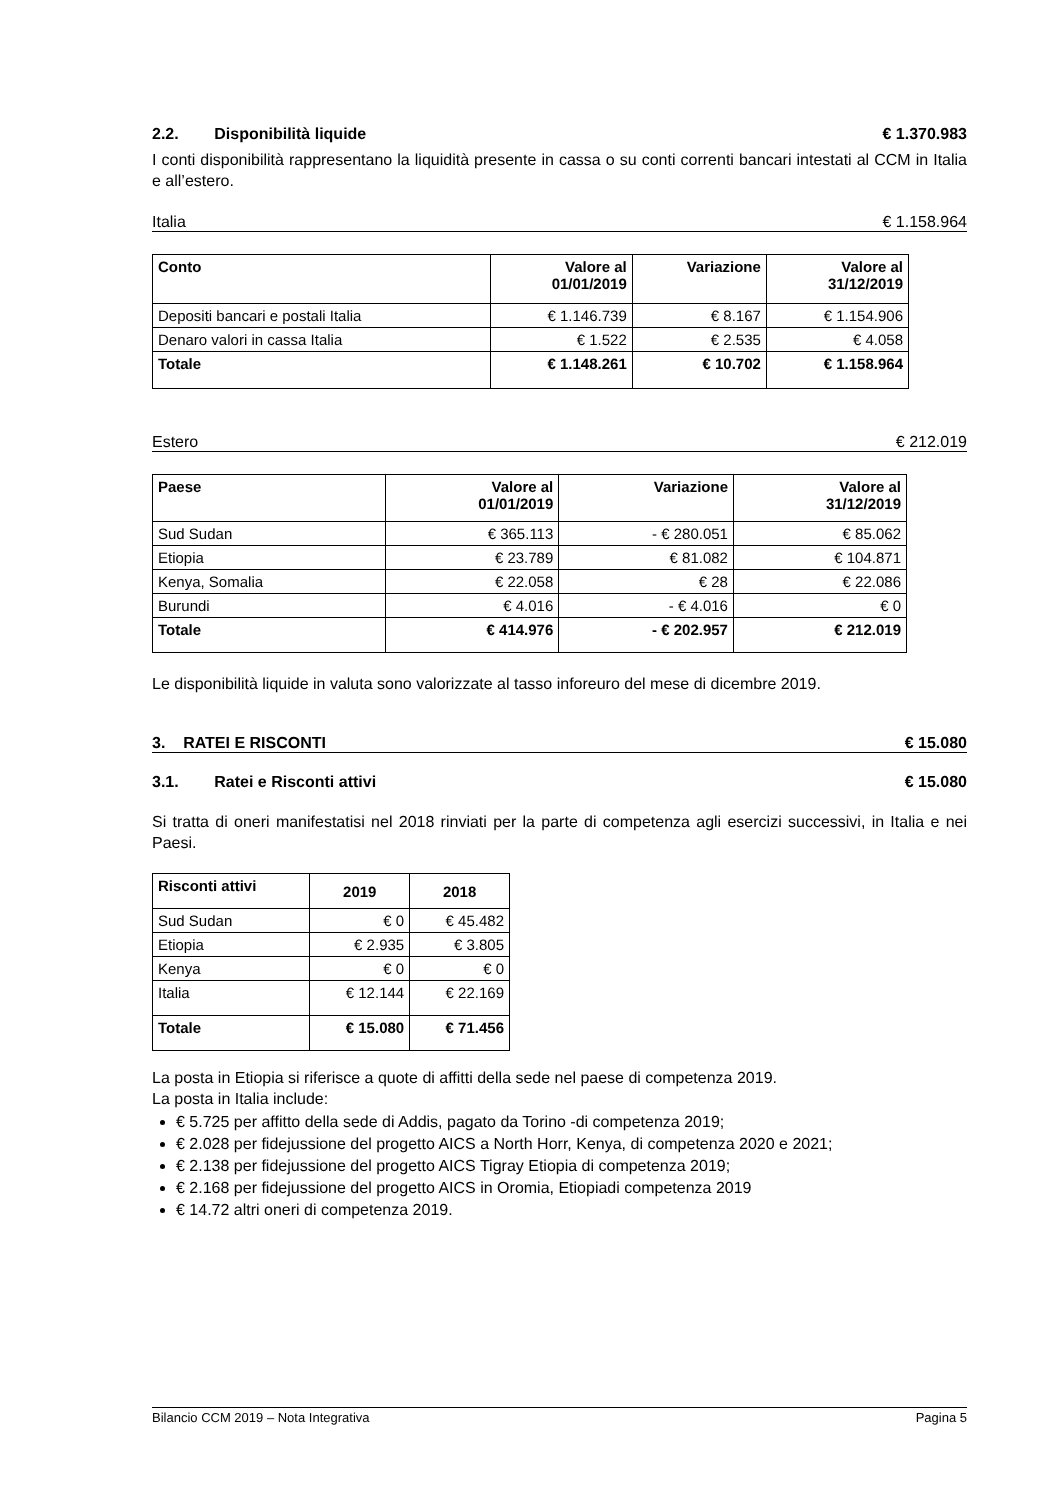2.2. Disponibilità liquide
€ 1.370.983
I conti disponibilità rappresentano la liquidità presente in cassa o su conti correnti bancari intestati al CCM in Italia e all’estero.
Italia € 1.158.964
| Conto | Valore al 01/01/2019 | Variazione | Valore al 31/12/2019 |
| --- | --- | --- | --- |
| Depositi bancari e postali Italia | € 1.146.739 | € 8.167 | € 1.154.906 |
| Denaro valori in cassa Italia | € 1.522 | € 2.535 | € 4.058 |
| Totale | € 1.148.261 | € 10.702 | € 1.158.964 |
Estero € 212.019
| Paese | Valore al 01/01/2019 | Variazione | Valore al 31/12/2019 |
| --- | --- | --- | --- |
| Sud Sudan | € 365.113 | - € 280.051 | € 85.062 |
| Etiopia | € 23.789 | € 81.082 | € 104.871 |
| Kenya, Somalia | € 22.058 | € 28 | € 22.086 |
| Burundi | € 4.016 | - € 4.016 | € 0 |
| Totale | € 414.976 | - € 202.957 | € 212.019 |
Le disponibilità liquide in valuta sono valorizzate al tasso inforeuro del mese di dicembre 2019.
3. RATEI E RISCONTI € 15.080
3.1. Ratei e Risconti attivi
€ 15.080
Si tratta di oneri manifestatisi nel 2018 rinviati per la parte di competenza agli esercizi successivi, in Italia e nei Paesi.
| Risconti attivi | 2019 | 2018 |
| --- | --- | --- |
| Sud Sudan | € 0 | € 45.482 |
| Etiopia | € 2.935 | € 3.805 |
| Kenya | € 0 | € 0 |
| Italia | € 12.144 | € 22.169 |
| Totale | € 15.080 | € 71.456 |
La posta in Etiopia si riferisce a quote di affitti della sede nel paese di competenza 2019.
La posta in Italia include:
€ 5.725 per affitto della sede di Addis, pagato da Torino -di competenza 2019;
€ 2.028 per fidejussione del progetto AICS a North Horr, Kenya, di competenza 2020 e 2021;
€ 2.138 per fidejussione del progetto AICS Tigray Etiopia di competenza 2019;
€ 2.168 per fidejussione del progetto AICS in Oromia, Etiopiadi competenza 2019
€ 14.72 altri oneri di competenza 2019.
Bilancio CCM 2019 – Nota Integrativa Pagina 5